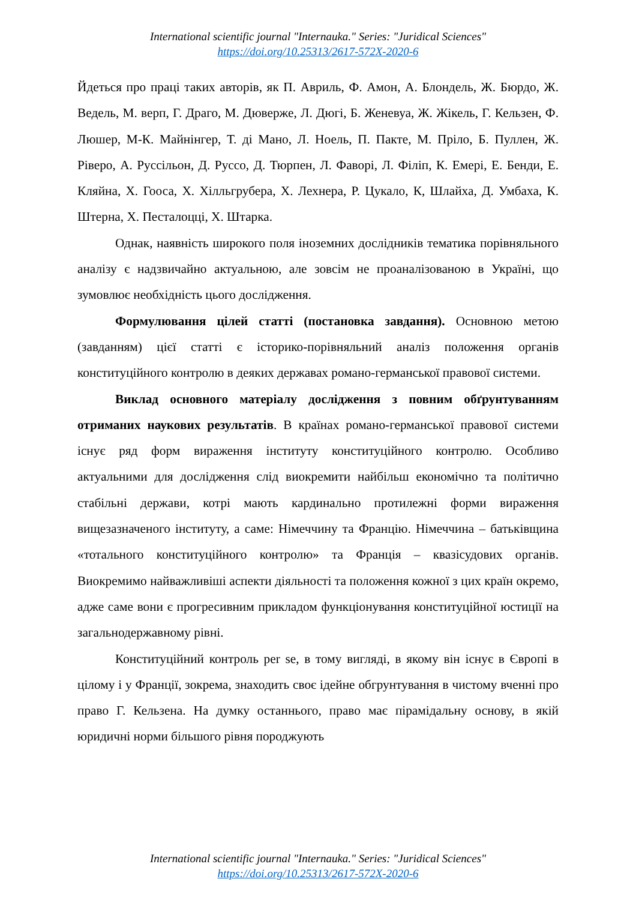International scientific journal "Internauka." Series: "Juridical Sciences"
https://doi.org/10.25313/2617-572X-2020-6
Йдеться про праці таких авторів, як П. Авриль, Ф. Амон, А. Блондель, Ж. Бюрдо, Ж. Ведель, М. верп, Г. Драго, М. Дюверже, Л. Дюгі, Б. Женевуа, Ж. Жікель, Г. Кельзен, Ф. Люшер, М-К. Майнінгер, Т. ді Мано, Л. Ноель, П. Пакте, М. Пріло, Б. Пуллен, Ж. Ріверо, А. Руссільон, Д. Руссо, Д. Тюрпен, Л. Фаворі, Л. Філіп, К. Емері, Е. Бенди, Е. Кляйна, Х. Гооса, Х. Хілльгрубера, Х. Лехнера, Р. Цукало, К, Шлайха, Д. Умбаха, К. Штерна, Х. Песталоцці, Х. Штарка.
Однак, наявність широкого поля іноземних дослідників тематика порівняльного аналізу є надзвичайно актуальною, але зовсім не проаналізованою в Україні, що зумовлює необхідність цього дослідження.
Формулювання цілей статті (постановка завдання). Основною метою (завданням) цієї статті є історико-порівняльний аналіз положення органів конституційного контролю в деяких державах романо-германської правової системи.
Виклад основного матеріалу дослідження з повним обґрунтуванням отриманих наукових результатів. В країнах романо-германської правової системи існує ряд форм вираження інституту конституційного контролю. Особливо актуальними для дослідження слід виокремити найбільш економічно та політично стабільні держави, котрі мають кардинально протилежні форми вираження вищезазначеного інституту, а саме: Німеччину та Францію. Німеччина – батьківщина «тотального конституційного контролю» та Франція – квазісудових органів. Виокремимо найважливіші аспекти діяльності та положення кожної з цих країн окремо, адже саме вони є прогресивним прикладом функціонування конституційної юстиції на загальнодержавному рівні.
Конституційний контроль per se, в тому вигляді, в якому він існує в Європі в цілому і у Франції, зокрема, знаходить своє ідейне обгрунтування в чистому вченні про право Г. Кельзена. На думку останнього, право має пірамідальну основу, в якій юридичні норми більшого рівня породжують
International scientific journal "Internauka." Series: "Juridical Sciences"
https://doi.org/10.25313/2617-572X-2020-6